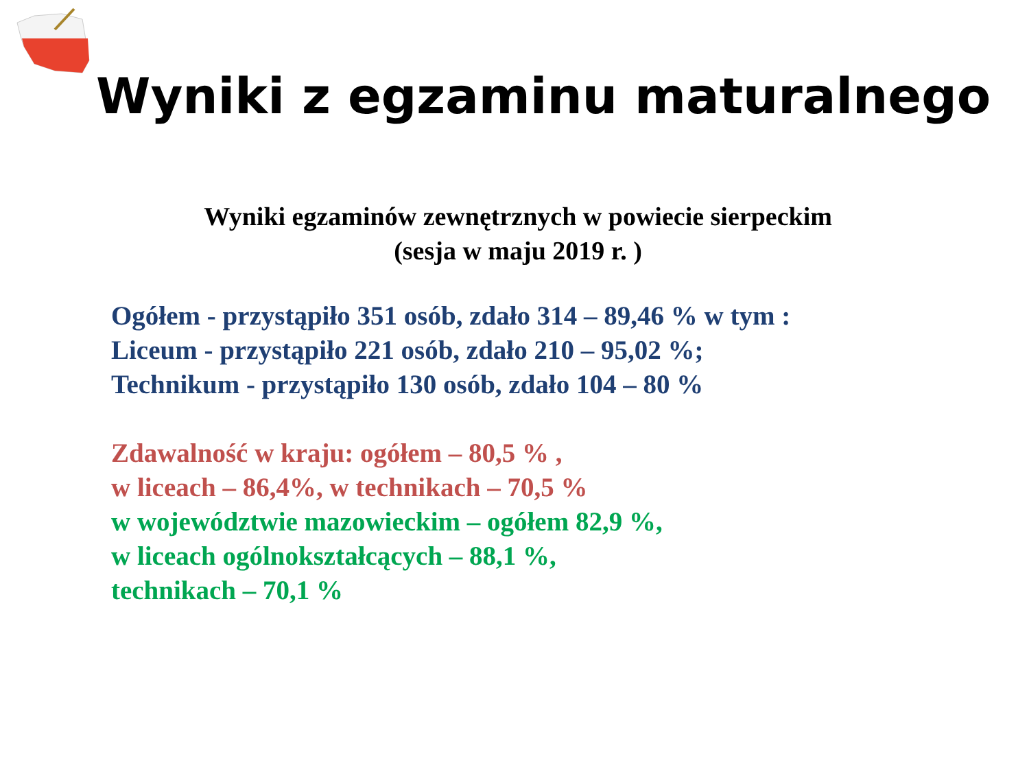Wyniki z egzaminu maturalnego
Wyniki egzaminów zewnętrznych w powiecie sierpeckim
(sesja w maju 2019 r. )
Ogółem - przystąpiło 351 osób, zdało 314 – 89,46 % w tym :
Liceum - przystąpiło 221 osób, zdało 210 – 95,02 %;
Technikum - przystąpiło 130 osób, zdało 104 – 80 %
Zdawalność w kraju: ogółem – 80,5 % ,
w liceach – 86,4%, w technikach – 70,5 %
w województwie mazowieckim – ogółem 82,9 %,
w liceach ogólnokształcących – 88,1 %,
technikach – 70,1 %